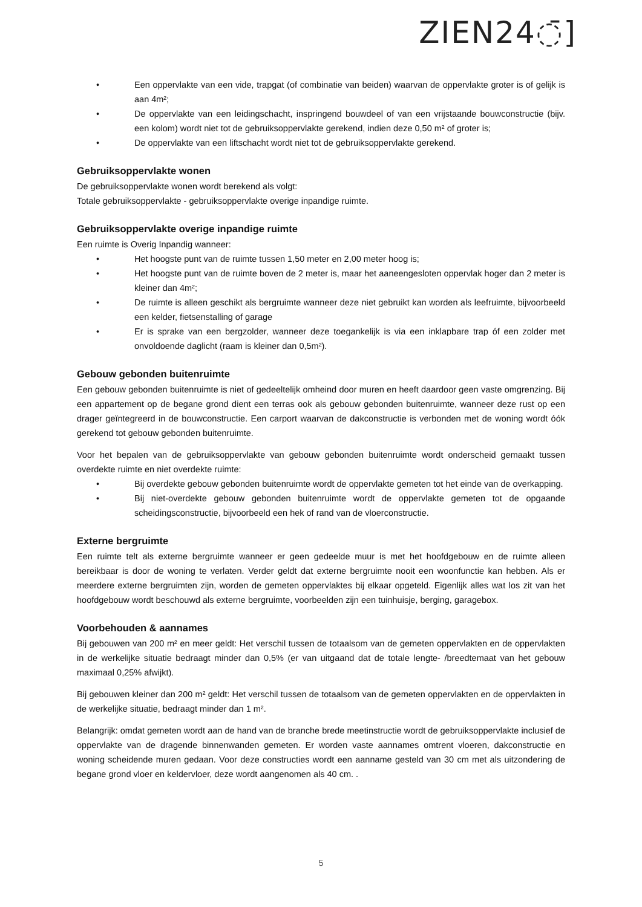ZIEN24◌̄]
• Een oppervlakte van een vide, trapgat (of combinatie van beiden) waarvan de oppervlakte groter is of gelijk is aan 4m²;
• De oppervlakte van een leidingschacht, inspringend bouwdeel of van een vrijstaande bouwconstructie (bijv. een kolom) wordt niet tot de gebruiksoppervlakte gerekend, indien deze 0,50 m² of groter is;
• De oppervlakte van een liftschacht wordt niet tot de gebruiksoppervlakte gerekend.
Gebruiksoppervlakte wonen
De gebruiksoppervlakte wonen wordt berekend als volgt:
Totale gebruiksoppervlakte - gebruiksoppervlakte overige inpandige ruimte.
Gebruiksoppervlakte overige inpandige ruimte
Een ruimte is Overig Inpandig wanneer:
• Het hoogste punt van de ruimte tussen 1,50 meter en 2,00 meter hoog is;
• Het hoogste punt van de ruimte boven de 2 meter is, maar het aaneengesloten oppervlak hoger dan 2 meter is kleiner dan 4m²;
• De ruimte is alleen geschikt als bergruimte wanneer deze niet gebruikt kan worden als leefruimte, bijvoorbeeld een kelder, fietsenstalling of garage
• Er is sprake van een bergzolder, wanneer deze toegankelijk is via een inklapbare trap óf een zolder met onvoldoende daglicht (raam is kleiner dan 0,5m²).
Gebouw gebonden buitenruimte
Een gebouw gebonden buitenruimte is niet of gedeeltelijk omheind door muren en heeft daardoor geen vaste omgrenzing. Bij een appartement op de begane grond dient een terras ook als gebouw gebonden buitenruimte, wanneer deze rust op een drager geïntegreerd in de bouwconstructie. Een carport waarvan de dakconstructie is verbonden met de woning wordt óók gerekend tot gebouw gebonden buitenruimte.
Voor het bepalen van de gebruiksoppervlakte van gebouw gebonden buitenruimte wordt onderscheid gemaakt tussen overdekte ruimte en niet overdekte ruimte:
• Bij overdekte gebouw gebonden buitenruimte wordt de oppervlakte gemeten tot het einde van de overkapping.
• Bij niet-overdekte gebouw gebonden buitenruimte wordt de oppervlakte gemeten tot de opgaande scheidingsconstructie, bijvoorbeeld een hek of rand van de vloerconstructie.
Externe bergruimte
Een ruimte telt als externe bergruimte wanneer er geen gedeelde muur is met het hoofdgebouw en de ruimte alleen bereikbaar is door de woning te verlaten. Verder geldt dat externe bergruimte nooit een woonfunctie kan hebben. Als er meerdere externe bergruimten zijn, worden de gemeten oppervlaktes bij elkaar opgeteld. Eigenlijk alles wat los zit van het hoofdgebouw wordt beschouwd als externe bergruimte, voorbeelden zijn een tuinhuisje, berging, garagebox.
Voorbehouden & aannames
Bij gebouwen van 200 m² en meer geldt: Het verschil tussen de totaalsom van de gemeten oppervlakten en de oppervlakten in de werkelijke situatie bedraagt minder dan 0,5% (er van uitgaand dat de totale lengte- /breedtemaat van het gebouw maximaal 0,25% afwijkt).
Bij gebouwen kleiner dan 200 m² geldt: Het verschil tussen de totaalsom van de gemeten oppervlakten en de oppervlakten in de werkelijke situatie, bedraagt minder dan 1 m².
Belangrijk: omdat gemeten wordt aan de hand van de branche brede meetinstructie wordt de gebruiksoppervlakte inclusief de oppervlakte van de dragende binnenwanden gemeten. Er worden vaste aannames omtrent vloeren, dakconstructie en woning scheidende muren gedaan. Voor deze constructies wordt een aanname gesteld van 30 cm met als uitzondering de begane grond vloer en keldervloer, deze wordt aangenomen als 40 cm. .
5